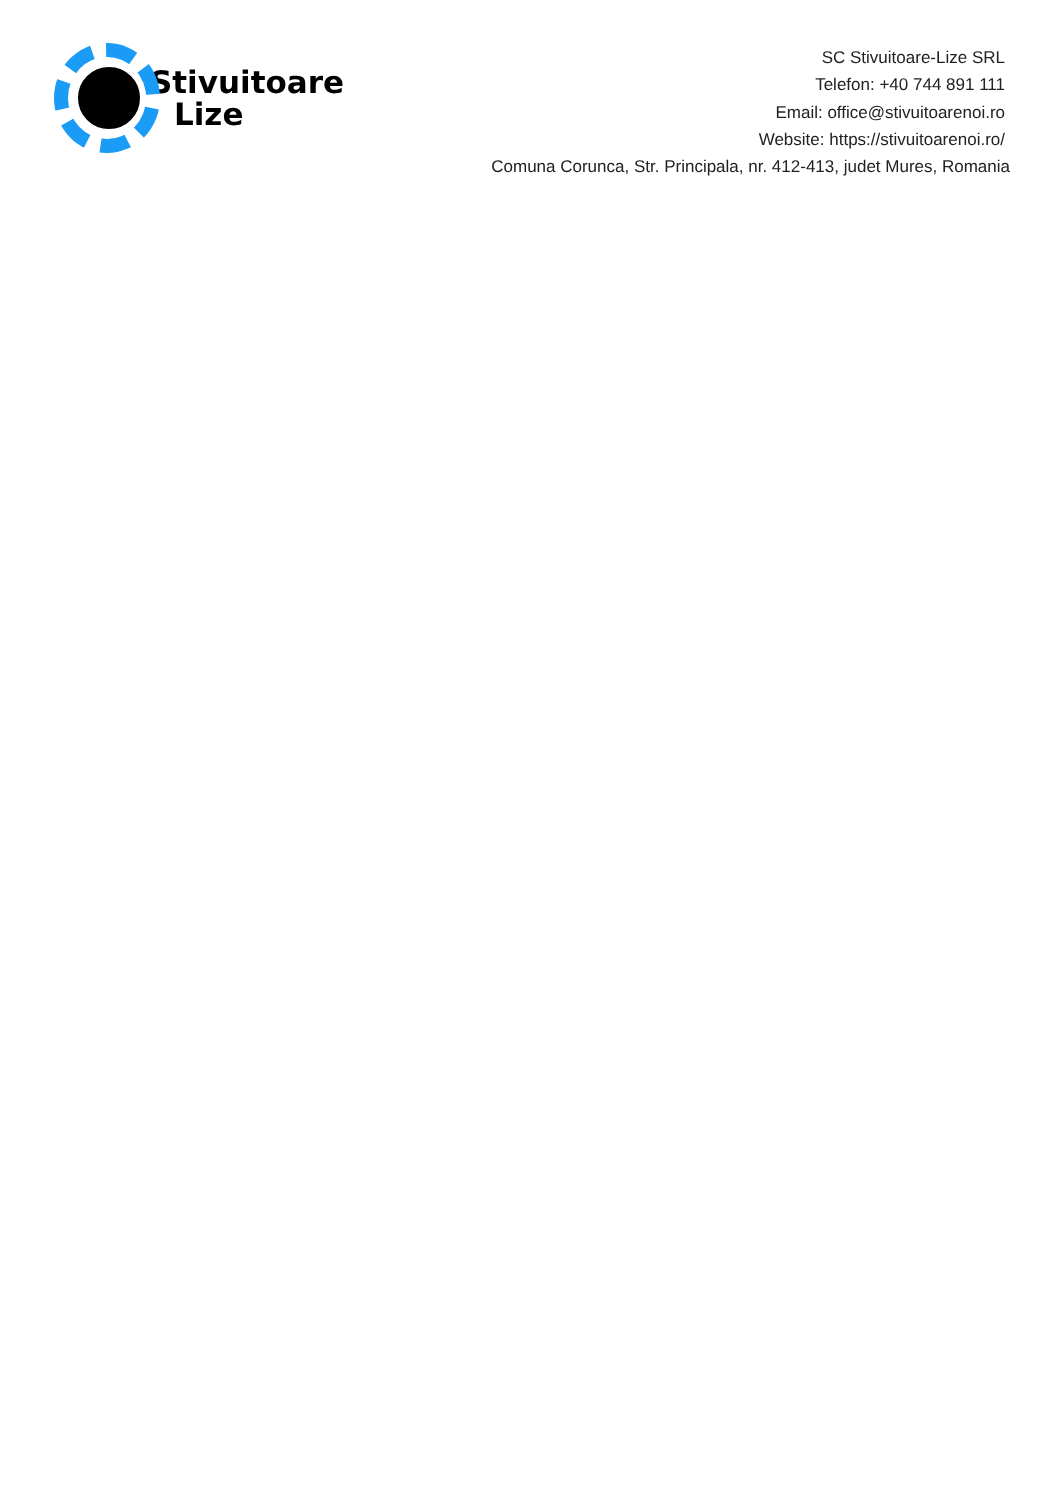Stivuitoare
Lize
SC Stivuitoare-Lize SRL
Telefon: +40 744 891 111
Email: office@stivuitoarenoi.ro
Website: https://stivuitoarenoi.ro/
Comuna Corunca, Str. Principala, nr. 412-413, judet Mures, Romania